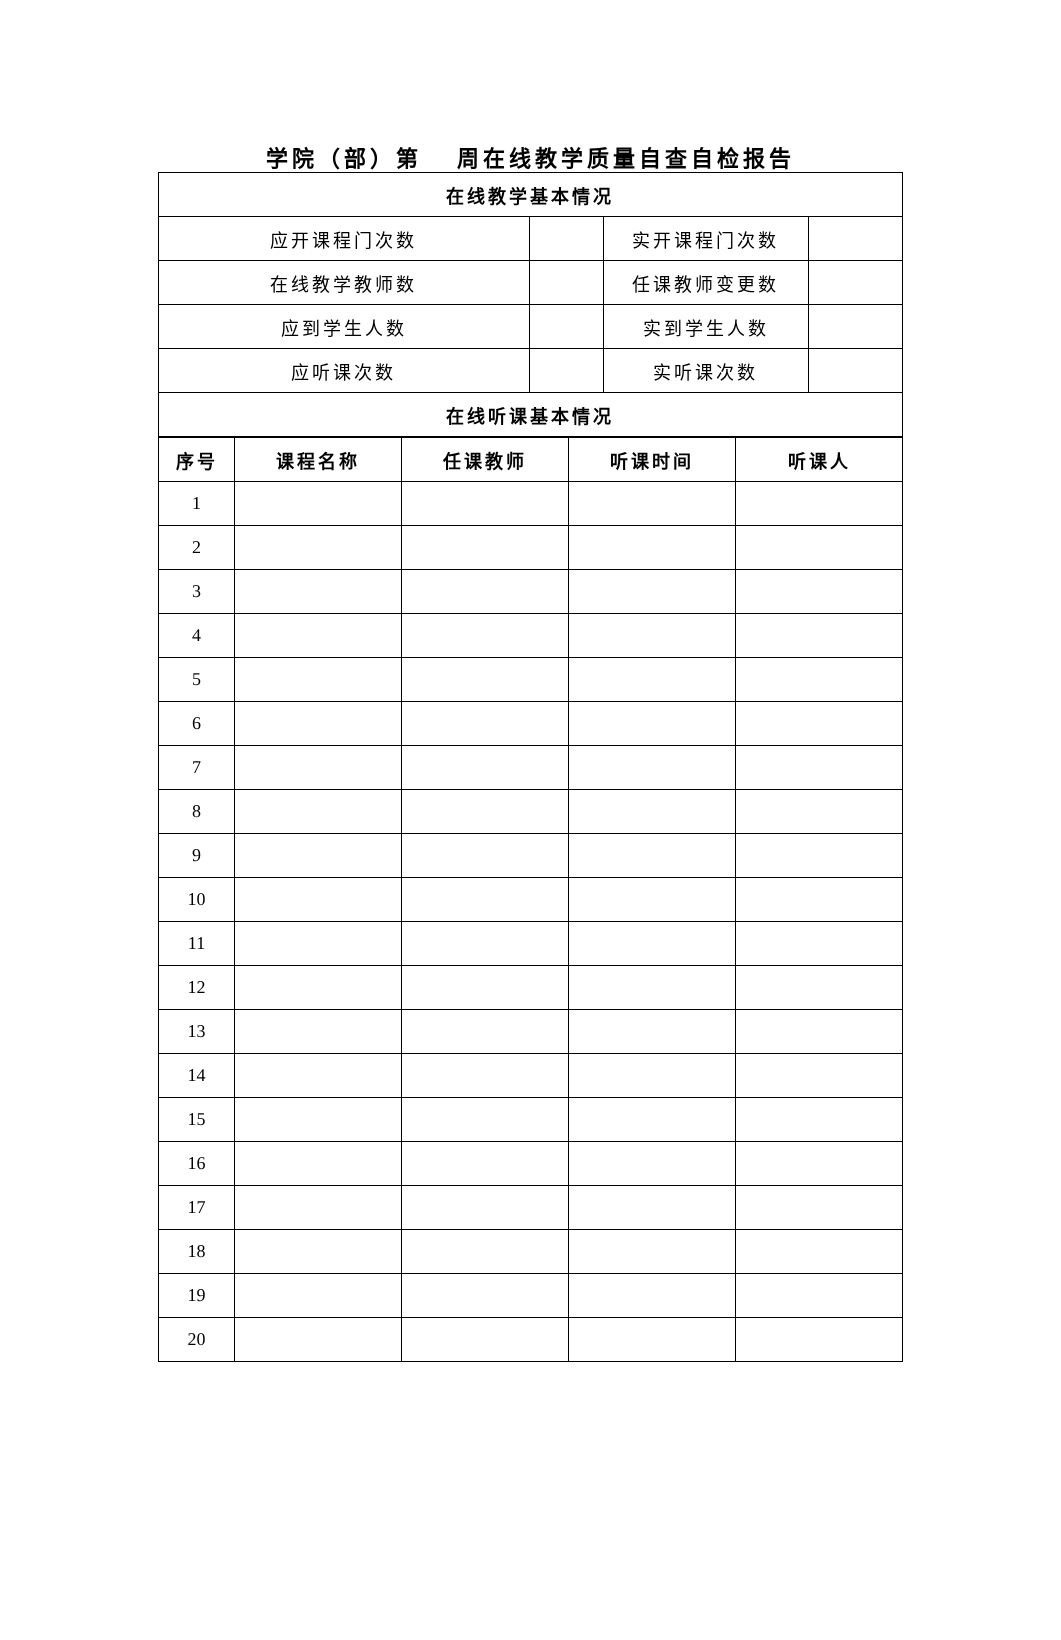学院（部）第 周在线教学质量自查自检报告
| 在线教学基本情况 | | | |
| --- | --- | --- | --- |
| 应开课程门次数 | | 实开课程门次数 | |
| 在线教学教师数 | | 任课教师变更数 | |
| 应到学生人数 | | 实到学生人数 | |
| 应听课次数 | | 实听课次数 | |
| 在线听课基本情况 | | | |
| 序号 | 课程名称 | 任课教师 | 听课时间 | 听课人 |
| --- | --- | --- | --- | --- |
| 1 | | | | |
| 2 | | | | |
| 3 | | | | |
| 4 | | | | |
| 5 | | | | |
| 6 | | | | |
| 7 | | | | |
| 8 | | | | |
| 9 | | | | |
| 10 | | | | |
| 11 | | | | |
| 12 | | | | |
| 13 | | | | |
| 14 | | | | |
| 15 | | | | |
| 16 | | | | |
| 17 | | | | |
| 18 | | | | |
| 19 | | | | |
| 20 | | | | |